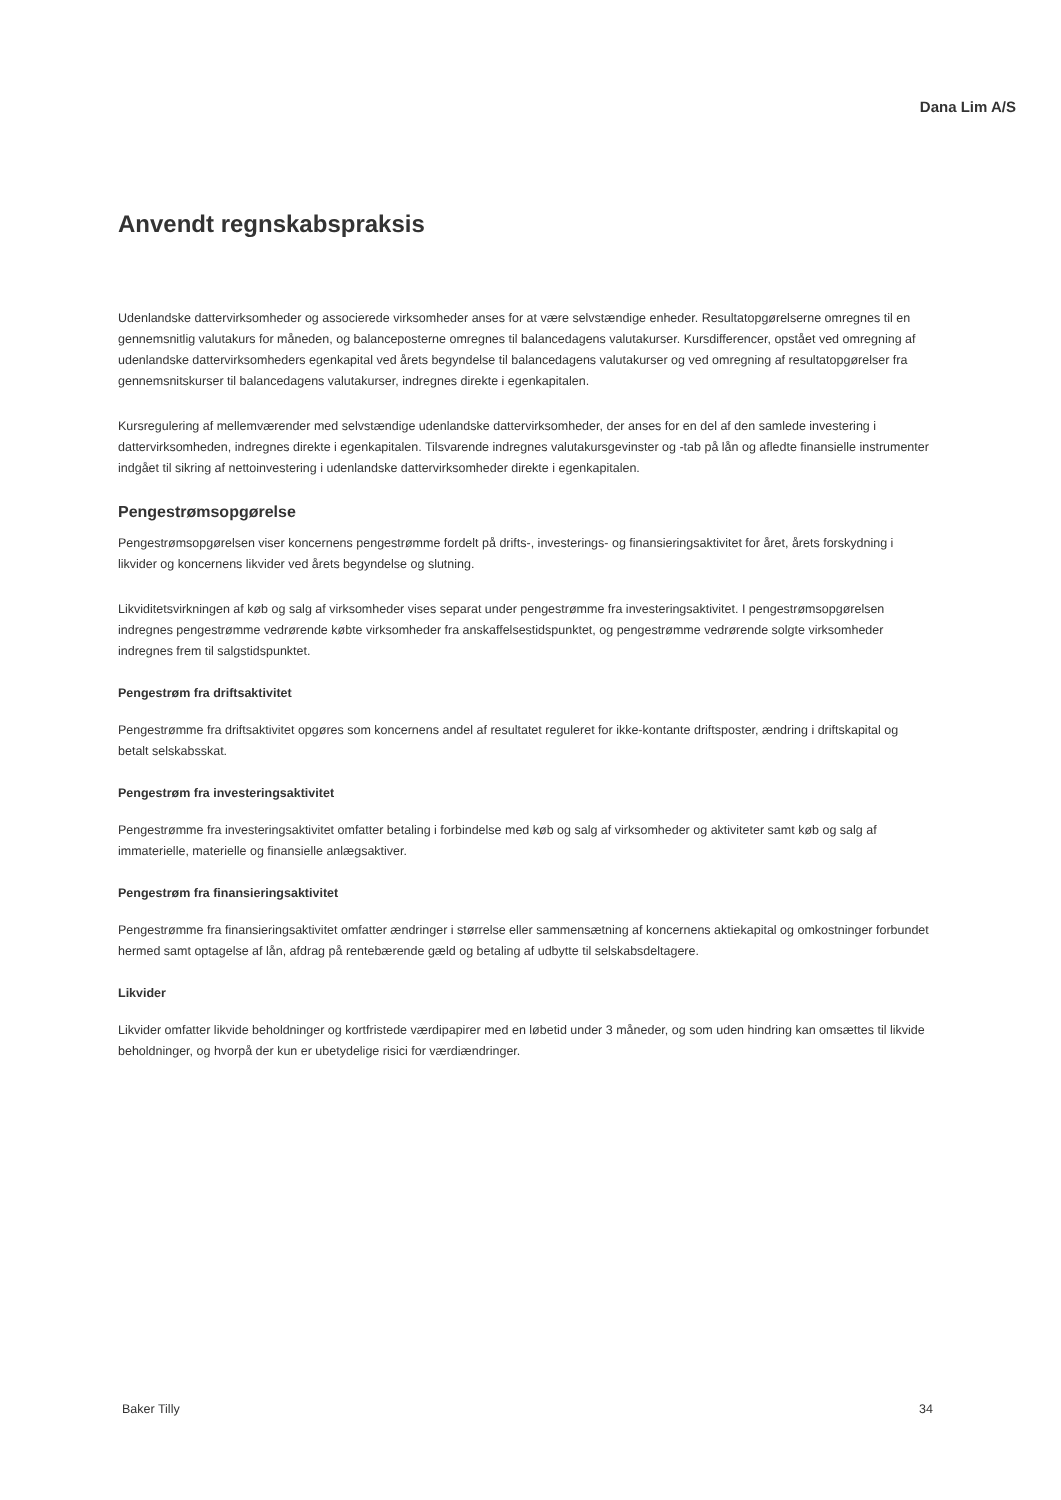Dana Lim A/S
Anvendt regnskabspraksis
Udenlandske dattervirksomheder og associerede virksomheder anses for at være selvstændige enheder. Resultatopgørelserne omregnes til en gennemsnitlig valutakurs for måneden, og balanceposterne omregnes til balancedagens valutakurser. Kursdifferencer, opstået ved omregning af udenlandske dattervirksomheders egenkapital ved årets begyndelse til balancedagens valutakurser og ved omregning af resultatopgørelser fra gennemsnitskurser til balancedagens valutakurser, indregnes direkte i egenkapitalen.
Kursregulering af mellemværender med selvstændige udenlandske dattervirksomheder, der anses for en del af den samlede investering i dattervirksomheden, indregnes direkte i egenkapitalen. Tilsvarende indregnes valutakursgevinster og -tab på lån og afledte finansielle instrumenter indgået til sikring af nettoinvestering i udenlandske dattervirksomheder direkte i egenkapitalen.
Pengestrømsopgørelse
Pengestrømsopgørelsen viser koncernens pengestrømme fordelt på drifts-, investerings- og finansieringsaktivitet for året, årets forskydning i likvider og koncernens likvider ved årets begyndelse og slutning.
Likviditetsvirkningen af køb og salg af virksomheder vises separat under pengestrømme fra investeringsaktivitet. I pengestrømsopgørelsen indregnes pengestrømme vedrørende købte virksomheder fra anskaffelsestidspunktet, og pengestrømme vedrørende solgte virksomheder indregnes frem til salgstidspunktet.
Pengestrøm fra driftsaktivitet
Pengestrømme fra driftsaktivitet opgøres som koncernens andel af resultatet reguleret for ikke-kontante driftsposter, ændring i driftskapital og betalt selskabsskat.
Pengestrøm fra investeringsaktivitet
Pengestrømme fra investeringsaktivitet omfatter betaling i forbindelse med køb og salg af virksomheder og aktiviteter samt køb og salg af immaterielle, materielle og finansielle anlægsaktiver.
Pengestrøm fra finansieringsaktivitet
Pengestrømme fra finansieringsaktivitet omfatter ændringer i størrelse eller sammensætning af koncernens aktiekapital og omkostninger forbundet hermed samt optagelse af lån, afdrag på rentebærende gæld og betaling af udbytte til selskabsdeltagere.
Likvider
Likvider omfatter likvide beholdninger og kortfristede værdipapirer med en løbetid under 3 måneder, og som uden hindring kan omsættes til likvide beholdninger, og hvorpå der kun er ubetydelige risici for værdiændringer.
Baker Tilly 34